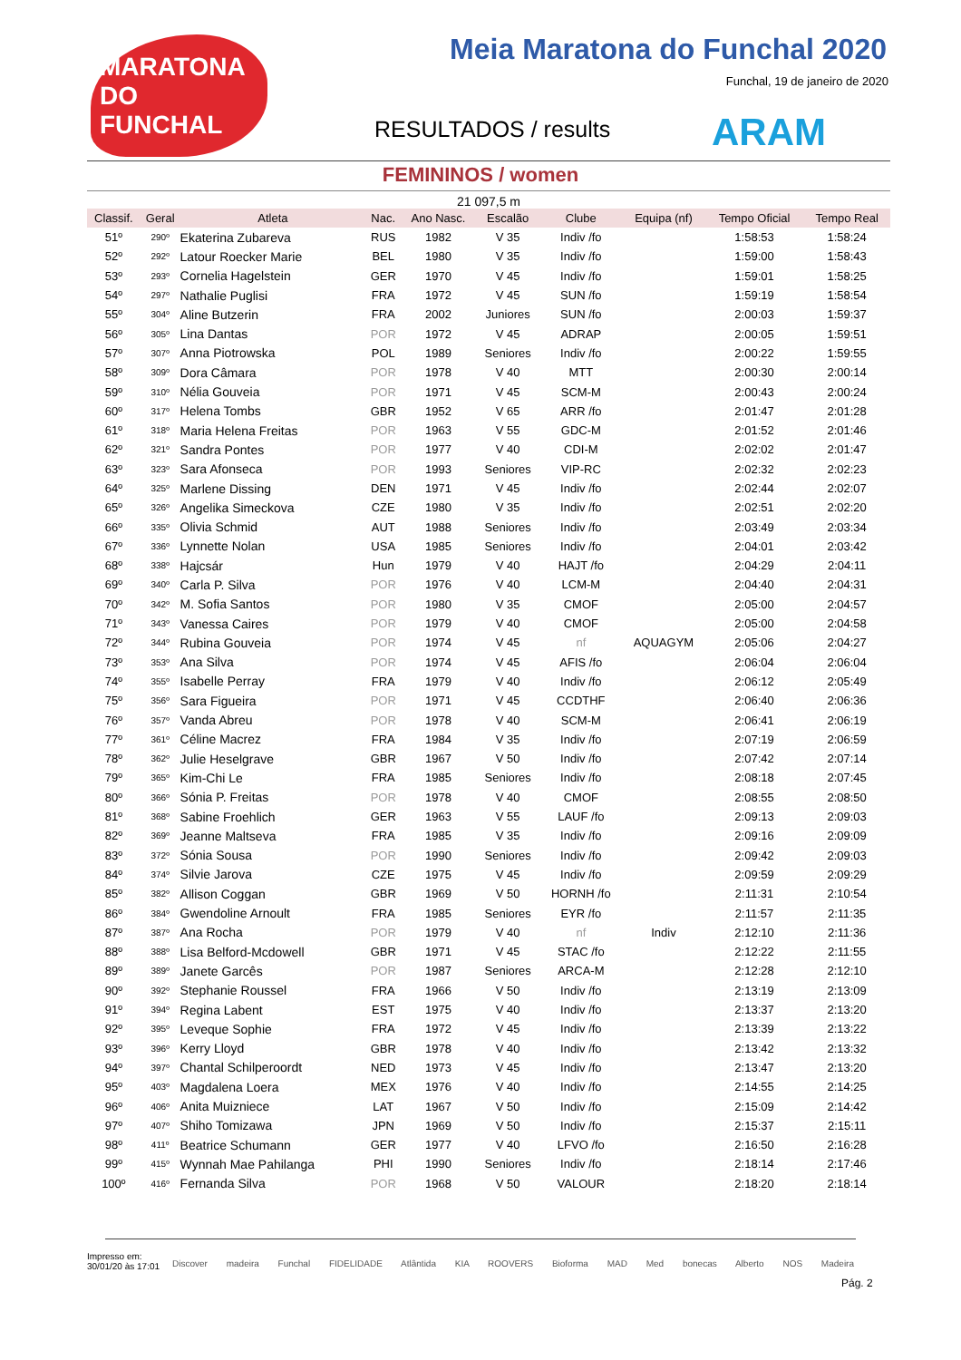MARATONA DO FUNCHAL
Meia Maratona do Funchal 2020
Funchal, 19 de janeiro de 2020
RESULTADOS / results ARAM
FEMININOS / women
21 097,5 m
| Classif. | Geral | Atleta | Nac. | Ano Nasc. | Escalão | Clube | Equipa (nf) | Tempo Oficial | Tempo Real |
| --- | --- | --- | --- | --- | --- | --- | --- | --- | --- |
| 51º | 290º | Ekaterina Zubareva | RUS | 1982 | V 35 | Indiv /fo | | 1:58:53 | 1:58:24 |
| 52º | 292º | Latour Roecker Marie | BEL | 1980 | V 35 | Indiv /fo | | 1:59:00 | 1:58:43 |
| 53º | 293º | Cornelia Hagelstein | GER | 1970 | V 45 | Indiv /fo | | 1:59:01 | 1:58:25 |
| 54º | 297º | Nathalie Puglisi | FRA | 1972 | V 45 | SUN /fo | | 1:59:19 | 1:58:54 |
| 55º | 304º | Aline Butzerin | FRA | 2002 | Juniores | SUN /fo | | 2:00:03 | 1:59:37 |
| 56º | 305º | Lina Dantas | POR | 1972 | V 45 | ADRAP | | 2:00:05 | 1:59:51 |
| 57º | 307º | Anna Piotrowska | POL | 1989 | Seniores | Indiv /fo | | 2:00:22 | 1:59:55 |
| 58º | 309º | Dora Câmara | POR | 1978 | V 40 | MTT | | 2:00:30 | 2:00:14 |
| 59º | 310º | Nélia Gouveia | POR | 1971 | V 45 | SCM-M | | 2:00:43 | 2:00:24 |
| 60º | 317º | Helena Tombs | GBR | 1952 | V 65 | ARR /fo | | 2:01:47 | 2:01:28 |
| 61º | 318º | Maria Helena Freitas | POR | 1963 | V 55 | GDC-M | | 2:01:52 | 2:01:46 |
| 62º | 321º | Sandra Pontes | POR | 1977 | V 40 | CDI-M | | 2:02:02 | 2:01:47 |
| 63º | 323º | Sara Afonseca | POR | 1993 | Seniores | VIP-RC | | 2:02:32 | 2:02:23 |
| 64º | 325º | Marlene Dissing | DEN | 1971 | V 45 | Indiv /fo | | 2:02:44 | 2:02:07 |
| 65º | 326º | Angelika Simeckova | CZE | 1980 | V 35 | Indiv /fo | | 2:02:51 | 2:02:20 |
| 66º | 335º | Olivia Schmid | AUT | 1988 | Seniores | Indiv /fo | | 2:03:49 | 2:03:34 |
| 67º | 336º | Lynnette Nolan | USA | 1985 | Seniores | Indiv /fo | | 2:04:01 | 2:03:42 |
| 68º | 338º | Hajcsár | Hun | 1979 | V 40 | HAJT /fo | | 2:04:29 | 2:04:11 |
| 69º | 340º | Carla P. Silva | POR | 1976 | V 40 | LCM-M | | 2:04:40 | 2:04:31 |
| 70º | 342º | M. Sofia Santos | POR | 1980 | V 35 | CMOF | | 2:05:00 | 2:04:57 |
| 71º | 343º | Vanessa Caires | POR | 1979 | V 40 | CMOF | | 2:05:00 | 2:04:58 |
| 72º | 344º | Rubina Gouveia | POR | 1974 | V 45 | nf | AQUAGYM | 2:05:06 | 2:04:27 |
| 73º | 353º | Ana Silva | POR | 1974 | V 45 | AFIS /fo | | 2:06:04 | 2:06:04 |
| 74º | 355º | Isabelle Perray | FRA | 1979 | V 40 | Indiv /fo | | 2:06:12 | 2:05:49 |
| 75º | 356º | Sara Figueira | POR | 1971 | V 45 | CCDTHF | | 2:06:40 | 2:06:36 |
| 76º | 357º | Vanda Abreu | POR | 1978 | V 40 | SCM-M | | 2:06:41 | 2:06:19 |
| 77º | 361º | Céline Macrez | FRA | 1984 | V 35 | Indiv /fo | | 2:07:19 | 2:06:59 |
| 78º | 362º | Julie Heselgrave | GBR | 1967 | V 50 | Indiv /fo | | 2:07:42 | 2:07:14 |
| 79º | 365º | Kim-Chi Le | FRA | 1985 | Seniores | Indiv /fo | | 2:08:18 | 2:07:45 |
| 80º | 366º | Sónia P. Freitas | POR | 1978 | V 40 | CMOF | | 2:08:55 | 2:08:50 |
| 81º | 368º | Sabine Froehlich | GER | 1963 | V 55 | LAUF /fo | | 2:09:13 | 2:09:03 |
| 82º | 369º | Jeanne Maltseva | FRA | 1985 | V 35 | Indiv /fo | | 2:09:16 | 2:09:09 |
| 83º | 372º | Sónia Sousa | POR | 1990 | Seniores | Indiv /fo | | 2:09:42 | 2:09:03 |
| 84º | 374º | Silvie Jarova | CZE | 1975 | V 45 | Indiv /fo | | 2:09:59 | 2:09:29 |
| 85º | 382º | Allison Coggan | GBR | 1969 | V 50 | HORNH /fo | | 2:11:31 | 2:10:54 |
| 86º | 384º | Gwendoline Arnoult | FRA | 1985 | Seniores | EYR /fo | | 2:11:57 | 2:11:35 |
| 87º | 387º | Ana Rocha | POR | 1979 | V 40 | nf | Indiv | 2:12:10 | 2:11:36 |
| 88º | 388º | Lisa Belford-Mcdowell | GBR | 1971 | V 45 | STAC /fo | | 2:12:22 | 2:11:55 |
| 89º | 389º | Janete Garcês | POR | 1987 | Seniores | ARCA-M | | 2:12:28 | 2:12:10 |
| 90º | 392º | Stephanie Roussel | FRA | 1966 | V 50 | Indiv /fo | | 2:13:19 | 2:13:09 |
| 91º | 394º | Regina Labent | EST | 1975 | V 40 | Indiv /fo | | 2:13:37 | 2:13:20 |
| 92º | 395º | Leveque Sophie | FRA | 1972 | V 45 | Indiv /fo | | 2:13:39 | 2:13:22 |
| 93º | 396º | Kerry Lloyd | GBR | 1978 | V 40 | Indiv /fo | | 2:13:42 | 2:13:32 |
| 94º | 397º | Chantal Schilperoordt | NED | 1973 | V 45 | Indiv /fo | | 2:13:47 | 2:13:20 |
| 95º | 403º | Magdalena Loera | MEX | 1976 | V 40 | Indiv /fo | | 2:14:55 | 2:14:25 |
| 96º | 406º | Anita Muizniece | LAT | 1967 | V 50 | Indiv /fo | | 2:15:09 | 2:14:42 |
| 97º | 407º | Shiho Tomizawa | JPN | 1969 | V 50 | Indiv /fo | | 2:15:37 | 2:15:11 |
| 98º | 411º | Beatrice Schumann | GER | 1977 | V 40 | LFVO /fo | | 2:16:50 | 2:16:28 |
| 99º | 415º | Wynnah Mae Pahilanga | PHI | 1990 | Seniores | Indiv /fo | | 2:18:14 | 2:17:46 |
| 100º | 416º | Fernanda Silva | POR | 1968 | V 50 | VALOUR | | 2:18:20 | 2:18:14 |
Impresso em:
30/01/20 às 17:01
Discover madeira Funchal FIDELIDADE Atlântida KIA ROOVERS Bioforma MAD Med bonecas Alberto NOS Madeira
Pág. 2